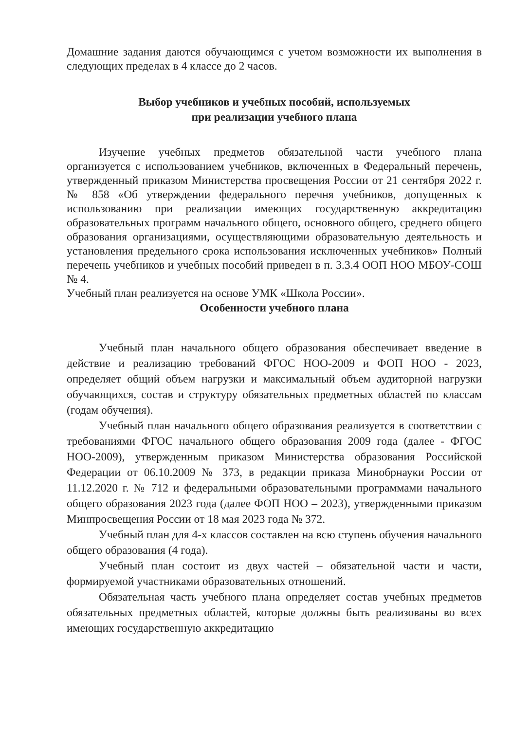Домашние задания даются обучающимся с учетом возможности их выполнения в следующих пределах в 4 классе до 2 часов.
Выбор учебников и учебных пособий, используемых
при реализации учебного плана
Изучение учебных предметов обязательной части учебного плана организуется с использованием учебников, включенных в Федеральный перечень, утвержденный приказом Министерства просвещения России от 21 сентября 2022 г. № 858 «Об утверждении федерального перечня учебников, допущенных к использованию при реализации имеющих государственную аккредитацию образовательных программ начального общего, основного общего, среднего общего образования организациями, осуществляющими образовательную деятельность и установления предельного срока использования исключенных учебников» Полный перечень учебников и учебных пособий приведен в п. 3.3.4 ООП НОО МБОУ-СОШ № 4.
Учебный план реализуется на основе УМК «Школа России».
Особенности учебного плана
Учебный план начального общего образования обеспечивает введение в действие и реализацию требований ФГОС НОО-2009 и ФОП НОО - 2023, определяет общий объем нагрузки и максимальный объем аудиторной нагрузки обучающихся, состав и структуру обязательных предметных областей по классам (годам обучения).
Учебный план начального общего образования реализуется в соответствии с требованиями ФГОС начального общего образования 2009 года (далее - ФГОС НОО-2009), утвержденным приказом Министерства образования Российской Федерации от 06.10.2009 № 373, в редакции приказа Минобрнауки России от 11.12.2020 г. № 712 и федеральными образовательными программами начального общего образования 2023 года (далее ФОП НОО – 2023), утвержденными приказом Минпросвещения России от 18 мая 2023 года № 372.
Учебный план для 4-х классов составлен на всю ступень обучения начального общего образования (4 года).
Учебный план состоит из двух частей – обязательной части и части, формируемой участниками образовательных отношений.
Обязательная часть учебного плана определяет состав учебных предметов обязательных предметных областей, которые должны быть реализованы во всех имеющих государственную аккредитацию